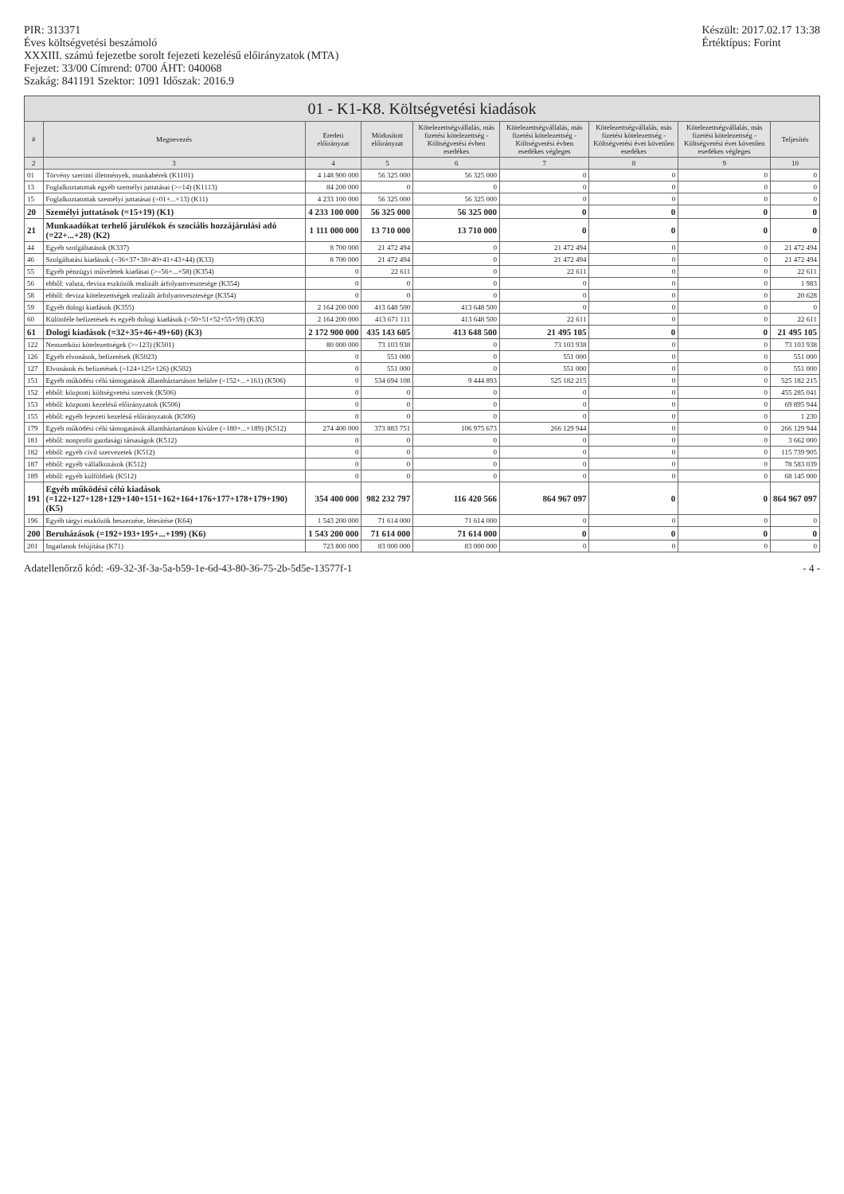PIR: 313371
Éves költségvetési beszámoló
XXXIII. számú fejezetbe sorolt fejezeti kezelésű előirányzatok (MTA)
Fejezet: 33/00 Címrend: 0700 ÁHT: 040068
Szakág: 841191 Szektor: 1091 Időszak: 2016.9
Készült: 2017.02.17 13:38
Értéktípus: Forint
01 - K1-K8. Költségvetési kiadások
| # | Megnevezés | Eredeti előirányzat | Módosított előirányzat | Kötelezettségvállalás, más fizetési kötelezettség - Költségvetési évben esedékes | Kötelezettségvállalás, más fizetési kötelezettség - Költségvetési évben esedékes végleges | Kötelezettségvállalás, más fizetési kötelezettség - Költségvetési évet követően esedékes | Kötelezettségvállalás, más fizetési kötelezettség - Költségvetési évet követően esedékes végleges | Teljesítés |
| --- | --- | --- | --- | --- | --- | --- | --- | --- |
| 2 | 3 | 4 | 5 | 6 | 7 | 8 | 9 | 10 |
| 01 | Törvény szerinti illetmények, munkabérek (K1101) | 4 148 900 000 | 56 325 000 | 56 325 000 | 0 | 0 | 0 | 0 |
| 13 | Foglalkoztatottak egyéb személyi juttatásai (>=14) (K1113) | 84 200 000 | 0 | 0 | 0 | 0 | 0 | 0 |
| 15 | Foglalkoztatottak személyi juttatásai (=01+...+13) (K11) | 4 233 100 000 | 56 325 000 | 56 325 000 | 0 | 0 | 0 | 0 |
| 20 | Személyi juttatások (=15+19) (K1) | 4 233 100 000 | 56 325 000 | 56 325 000 | 0 | 0 | 0 | 0 |
| 21 | Munkaadókat terhelő járulékok és szociális hozzájárulási adó (=22+...+28) (K2) | 1 111 000 000 | 13 710 000 | 13 710 000 | 0 | 0 | 0 | 0 |
| 44 | Egyéb szolgáltatások (K337) | 8 700 000 | 21 472 494 | 0 | 21 472 494 | 0 | 0 | 21 472 494 |
| 46 | Szolgáltatási kiadások (=36+37+38+40+41+43+44) (K33) | 8 700 000 | 21 472 494 | 0 | 21 472 494 | 0 | 0 | 21 472 494 |
| 55 | Egyéb pénzügyi műveletek kiadásai (>=56+...+58) (K354) | 0 | 22 611 | 0 | 22 611 | 0 | 0 | 22 611 |
| 56 | ebből: valuta, deviza eszközök realizált árfolyamvesztesége (K354) | 0 | 0 | 0 | 0 | 0 | 0 | 1 983 |
| 58 | ebből: deviza kötelezettségek realizált árfolyamvesztesége (K354) | 0 | 0 | 0 | 0 | 0 | 0 | 20 628 |
| 59 | Egyéb dologi kiadások (K355) | 2 164 200 000 | 413 648 500 | 413 648 500 | 0 | 0 | 0 | 0 |
| 60 | Különféle befizetések és egyéb dologi kiadások (=50+51+52+55+59) (K35) | 2 164 200 000 | 413 671 111 | 413 648 500 | 22 611 | 0 | 0 | 22 611 |
| 61 | Dologi kiadások (=32+35+46+49+60) (K3) | 2 172 900 000 | 435 143 605 | 413 648 500 | 21 495 105 | 0 | 0 | 21 495 105 |
| 122 | Nemzetközi kötelezettségek (>=123) (K501) | 80 000 000 | 73 103 938 | 0 | 73 103 938 | 0 | 0 | 73 103 938 |
| 126 | Egyéb elvonások, befizetések (K5023) | 0 | 551 000 | 0 | 551 000 | 0 | 0 | 551 000 |
| 127 | Elvonások és befizetések (=124+125+126) (K502) | 0 | 551 000 | 0 | 551 000 | 0 | 0 | 551 000 |
| 151 | Egyéb működési célú támogatások államháztartáson belülre (=152+...+161) (K506) | 0 | 534 694 108 | 9 444 893 | 525 182 215 | 0 | 0 | 525 182 215 |
| 152 | ebből: központi költségvetési szervek (K506) | 0 | 0 | 0 | 0 | 0 | 0 | 455 285 041 |
| 153 | ebből: központi kezelésű előirányzatok (K506) | 0 | 0 | 0 | 0 | 0 | 0 | 69 895 944 |
| 155 | ebből: egyéb fejezeti kezelésű előirányzatok (K506) | 0 | 0 | 0 | 0 | 0 | 0 | 1 230 |
| 179 | Egyéb működési célú támogatások államháztartáson kívülre (=180+...+189) (K512) | 274 400 000 | 373 883 751 | 106 975 673 | 266 129 944 | 0 | 0 | 266 129 944 |
| 181 | ebből: nonprofit gazdasági társaságok (K512) | 0 | 0 | 0 | 0 | 0 | 0 | 3 662 000 |
| 182 | ebből: egyéb civil szervezetek (K512) | 0 | 0 | 0 | 0 | 0 | 0 | 115 739 905 |
| 187 | ebből: egyéb vállalkozások (K512) | 0 | 0 | 0 | 0 | 0 | 0 | 78 583 039 |
| 189 | ebből: egyéb külföldiek (K512) | 0 | 0 | 0 | 0 | 0 | 0 | 68 145 000 |
| 191 | Egyéb működési célú kiadások (=122+127+128+129+140+151+162+164+176+177+178+179+190) (K5) | 354 400 000 | 982 232 797 | 116 420 566 | 864 967 097 | 0 | 0 | 864 967 097 |
| 196 | Egyéb tárgyi eszközök beszerzése, létesítése (K64) | 1 543 200 000 | 71 614 000 | 71 614 000 | 0 | 0 | 0 | 0 |
| 200 | Beruházások (=192+193+195+...+199) (K6) | 1 543 200 000 | 71 614 000 | 71 614 000 | 0 | 0 | 0 | 0 |
| 201 | Ingatlanok felújítása (K71) | 723 800 000 | 83 000 000 | 83 000 000 | 0 | 0 | 0 | 0 |
Adatellenőrző kód: -69-32-3f-3a-5a-b59-1e-6d-43-80-36-75-2b-5d5e-13577f-1
- 4 -